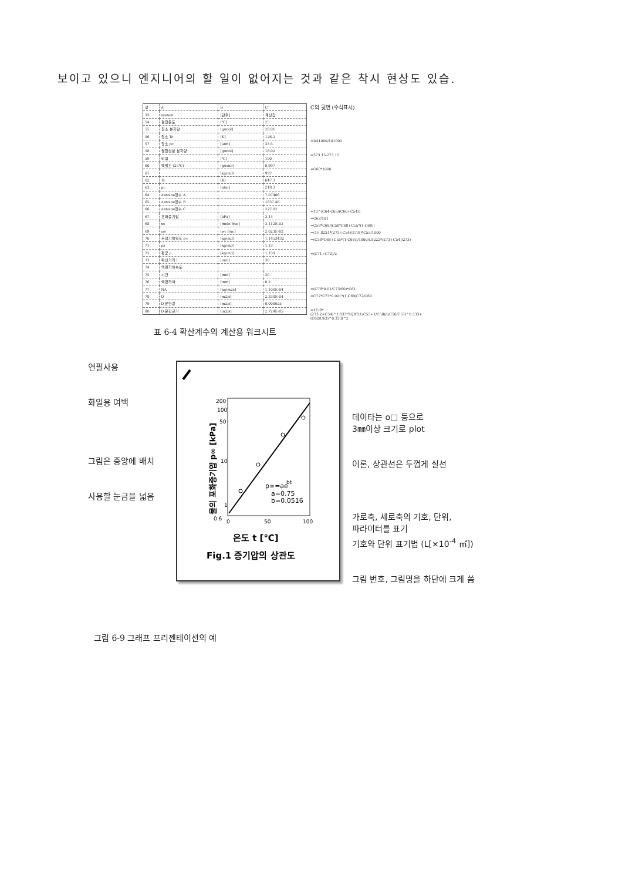보이고 있으니 엔지니어의 할 일이 없어지는 것과 같은 착시 현상도 있습.
| 행 | A | B | C |
| 33 | system | [단위] | 계산값 |
| 54 | 결합온도 | [℃] | 25 |
| 55 | 질소 분자량 | [g/mol] | 28.01 |
| 56 | 질소 Tc | [K] | 126.2 |
| 57 | 질소 pc | [atm] | 33.5 |
| 58 | 결합성분 분자량 | [g/mol] | 18.02 |
| 59 | 비점 | [℃] | 100 |
| 60 | 액밀도 (25℃) | [g/cm3] | 0.997 |
| 61 | | [kg/m3] | 997 |
| 62 | Tc | [K] | 647.3 |
| 63 | pc | [atm] | 218.3 |
| 64 | Antoine정수 A | | 7.07406 |
| 65 | Antoine정수 B | | 1657.46 |
| 66 | Antoine정수 C | | 227.02 |
| 67 | 포화증기압 | [kPa] | 3.14 |
| 68 | xs | [mole frac] | 3.112E-02 |
| 69 | ωs | [wt frac] | 2.023E-02 |
| 70 | 혼합기체밀도 ρ∞ | [kg/m3] | 1.1453432 |
| 71 | ρs | [kg/m3] | 1.13 |
| 72 | 평균 ρ | [kg/m3] | 1.139 |
| 73 | 확산거리 l | [mm] | 30 |
| 74 | 액면저하속도 | | |
| 75 | 시간 | [min] | 30 |
| 76 | 액면저하 | [mm] | 0.2 |
| 77 | NA | [kg/m2s] | 1.100E-04 |
| 78 | D | [m2/s] | 2.330E-04 |
| 79 | D 문헌값 | [m2/s] | 0.000025 |
| 80 | D 문헌근거 | [m2/s] | 2.724E-05 |
C의 뒷면 (수식표시)
=D41000/101000
=373.15-273.15
=C60*1000
=10^(C64-C65/(C66+C54))
=C67/101
=C58*C68/(C58*C68+C55*(1-C68))
=(1/(.8224*(273+C54)/273))*C55/1000
=(C58*C68+C55*(1-C68))/1000/(.8222*(273+C54)/273)
=(C71+C70)/2
=(C76*0.01/C75/60)*C61
=C77*C73*0.001*(1-C69/C72/C69
=1E-9*(273.2+C54)^1.833*SQRT(1/C55+1/C58)/((C56/C57)^0.333+(C62/C63)^0.333)^2
표 6-4 확산계수의 계산용 워크시트
연필사용
화일용 여백
그림은 중앙에 배치
사용할 눈금을 넓음
p∞=ae
bt
a=0.75
b=0.0516
200
100
50
10
1
0.6
0
50
100
물의 포화증기압 p∞ [kPa]
온도 t [℃]
Fig.1 증기압의 상관도
데이타는 o□ 등으로
3㎜이상 크기로 plot
이론, 상관선은 두껍게 실선
가로축, 세로축의 기호, 단위,
파라미터를 표기
기호와 단위 표기법 (L[×10<sup>-4</sup> ㎡])
그림 번호, 그림명을 하단에 크게 씀
그림 6-9 그래프 프리젠테이션의 예